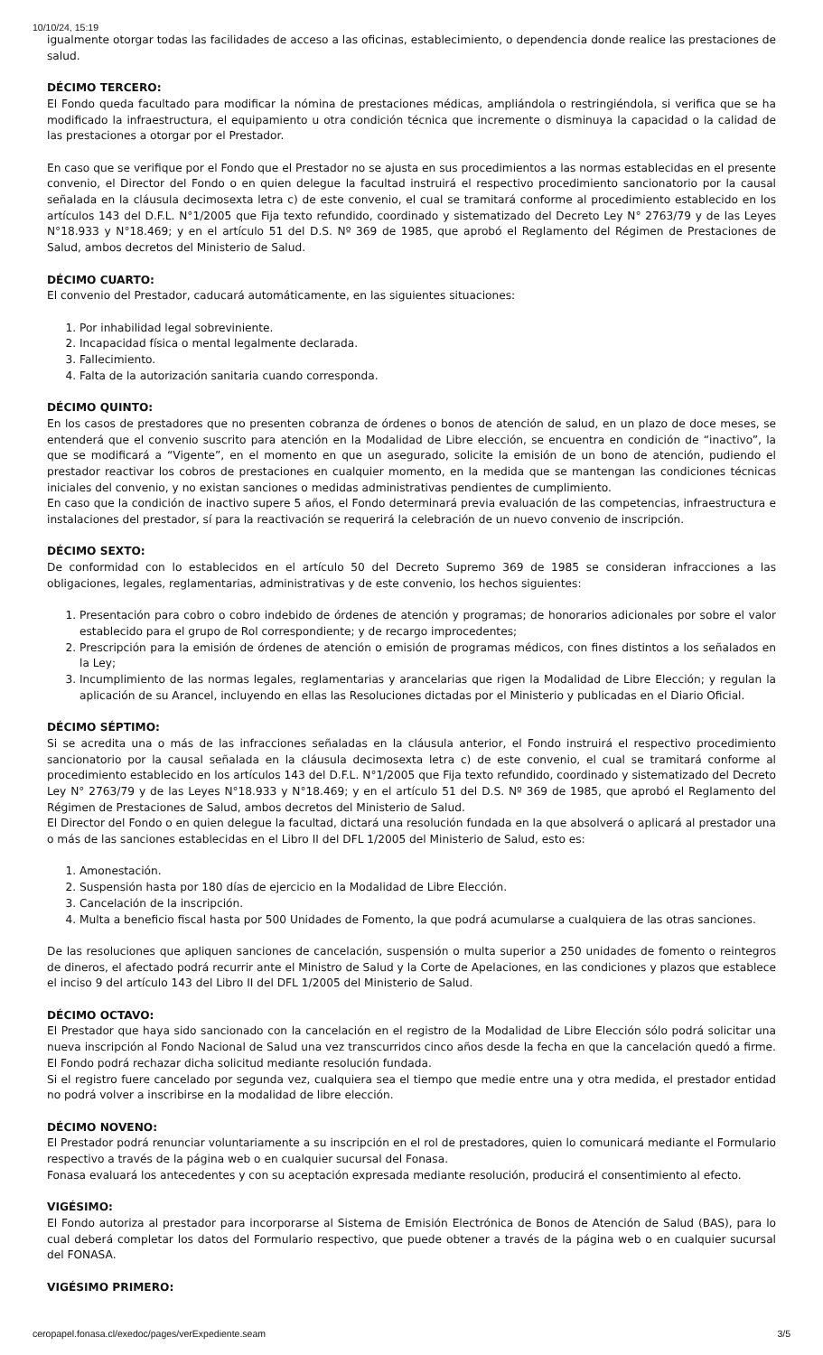10/10/24, 15:19
igualmente otorgar todas las facilidades de acceso a las oficinas, establecimiento, o dependencia donde realice las prestaciones de salud.
DÉCIMO TERCERO:
El Fondo queda facultado para modificar la nómina de prestaciones médicas, ampliándola o restringiéndola, si verifica que se ha modificado la infraestructura, el equipamiento u otra condición técnica que incremente o disminuya la capacidad o la calidad de las prestaciones a otorgar por el Prestador.
En caso que se verifique por el Fondo que el Prestador no se ajusta en sus procedimientos a las normas establecidas en el presente convenio, el Director del Fondo o en quien delegue la facultad instruirá el respectivo procedimiento sancionatorio por la causal señalada en la cláusula decimosexta letra c) de este convenio, el cual se tramitará conforme al procedimiento establecido en los artículos 143 del D.F.L. N°1/2005 que Fija texto refundido, coordinado y sistematizado del Decreto Ley N° 2763/79 y de las Leyes N°18.933 y N°18.469; y en el artículo 51 del D.S. Nº 369 de 1985, que aprobó el Reglamento del Régimen de Prestaciones de Salud, ambos decretos del Ministerio de Salud.
DÉCIMO CUARTO:
El convenio del Prestador, caducará automáticamente, en las siguientes situaciones:
1. Por inhabilidad legal sobreviniente.
2. Incapacidad física o mental legalmente declarada.
3. Fallecimiento.
4. Falta de la autorización sanitaria cuando corresponda.
DÉCIMO QUINTO:
En los casos de prestadores que no presenten cobranza de órdenes o bonos de atención de salud, en un plazo de doce meses, se entenderá que el convenio suscrito para atención en la Modalidad de Libre elección, se encuentra en condición de “inactivo”, la que se modificará a “Vigente”, en el momento en que un asegurado, solicite la emisión de un bono de atención, pudiendo el prestador reactivar los cobros de prestaciones en cualquier momento, en la medida que se mantengan las condiciones técnicas iniciales del convenio, y no existan sanciones o medidas administrativas pendientes de cumplimiento.
En caso que la condición de inactivo supere 5 años, el Fondo determinará previa evaluación de las competencias, infraestructura e instalaciones del prestador, sí para la reactivación se requerirá la celebración de un nuevo convenio de inscripción.
DÉCIMO SEXTO:
De conformidad con lo establecidos en el artículo 50 del Decreto Supremo 369 de 1985 se consideran infracciones a las obligaciones, legales, reglamentarias, administrativas y de este convenio, los hechos siguientes:
1. Presentación para cobro o cobro indebido de órdenes de atención y programas; de honorarios adicionales por sobre el valor establecido para el grupo de Rol correspondiente; y de recargo improcedentes;
2. Prescripción para la emisión de órdenes de atención o emisión de programas médicos, con fines distintos a los señalados en la Ley;
3. Incumplimiento de las normas legales, reglamentarias y arancelarias que rigen la Modalidad de Libre Elección; y regulan la aplicación de su Arancel, incluyendo en ellas las Resoluciones dictadas por el Ministerio y publicadas en el Diario Oficial.
DÉCIMO SÉPTIMO:
Si se acredita una o más de las infracciones señaladas en la cláusula anterior, el Fondo instruirá el respectivo procedimiento sancionatorio por la causal señalada en la cláusula decimosexta letra c) de este convenio, el cual se tramitará conforme al procedimiento establecido en los artículos 143 del D.F.L. N°1/2005 que Fija texto refundido, coordinado y sistematizado del Decreto Ley N° 2763/79 y de las Leyes N°18.933 y N°18.469; y en el artículo 51 del D.S. Nº 369 de 1985, que aprobó el Reglamento del Régimen de Prestaciones de Salud, ambos decretos del Ministerio de Salud.
El Director del Fondo o en quien delegue la facultad, dictará una resolución fundada en la que absolverá o aplicará al prestador una o más de las sanciones establecidas en el Libro II del DFL 1/2005 del Ministerio de Salud, esto es:
1. Amonestación.
2. Suspensión hasta por 180 días de ejercicio en la Modalidad de Libre Elección.
3. Cancelación de la inscripción.
4. Multa a beneficio fiscal hasta por 500 Unidades de Fomento, la que podrá acumularse a cualquiera de las otras sanciones.
De las resoluciones que apliquen sanciones de cancelación, suspensión o multa superior a 250 unidades de fomento o reintegros de dineros, el afectado podrá recurrir ante el Ministro de Salud y la Corte de Apelaciones, en las condiciones y plazos que establece el inciso 9 del artículo 143 del Libro II del DFL 1/2005 del Ministerio de Salud.
DÉCIMO OCTAVO:
El Prestador que haya sido sancionado con la cancelación en el registro de la Modalidad de Libre Elección sólo podrá solicitar una nueva inscripción al Fondo Nacional de Salud una vez transcurridos cinco años desde la fecha en que la cancelación quedó a firme. El Fondo podrá rechazar dicha solicitud mediante resolución fundada.
Si el registro fuere cancelado por segunda vez, cualquiera sea el tiempo que medie entre una y otra medida, el prestador entidad no podrá volver a inscribirse en la modalidad de libre elección.
DÉCIMO NOVENO:
El Prestador podrá renunciar voluntariamente a su inscripción en el rol de prestadores, quien lo comunicará mediante el Formulario respectivo a través de la página web o en cualquier sucursal del Fonasa.
Fonasa evaluará los antecedentes y con su aceptación expresada mediante resolución, producirá el consentimiento al efecto.
VIGÉSIMO:
El Fondo autoriza al prestador para incorporarse al Sistema de Emisión Electrónica de Bonos de Atención de Salud (BAS), para lo cual deberá completar los datos del Formulario respectivo, que puede obtener a través de la página web o en cualquier sucursal del FONASA.
VIGÉSIMO PRIMERO:
ceropapel.fonasa.cl/exedoc/pages/verExpediente.seam 3/5